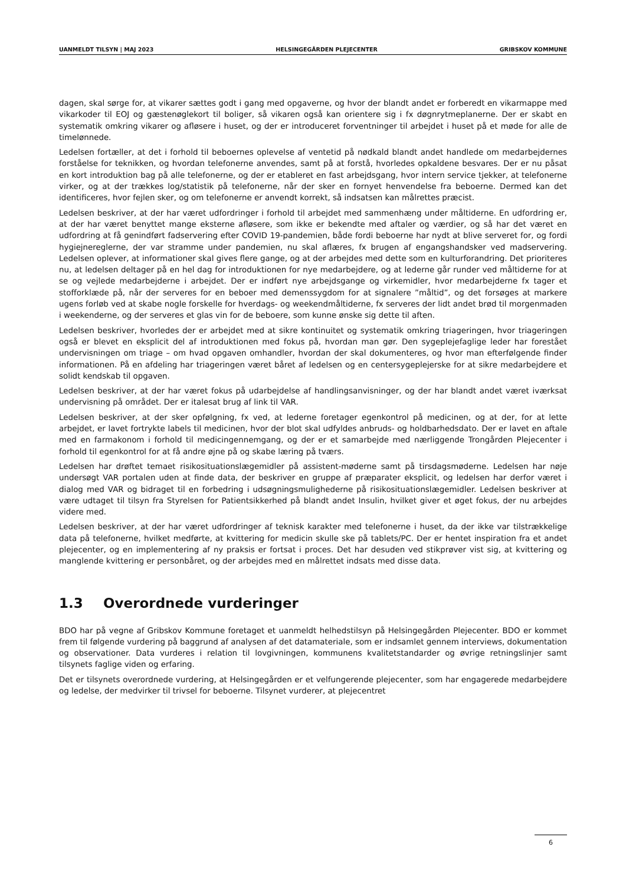UANMELDT TILSYN | MAJ 2023 HELSINGEGÅRDEN PLEJECENTER GRIBSKOV KOMMUNE
dagen, skal sørge for, at vikarer sættes godt i gang med opgaverne, og hvor der blandt andet er forberedt en vikarmappe med vikarkoder til EOJ og gæstenøglekort til boliger, så vikaren også kan orientere sig i fx døgnrytmeplanerne. Der er skabt en systematik omkring vikarer og afløsere i huset, og der er introduceret forventninger til arbejdet i huset på et møde for alle de timelønnede.
Ledelsen fortæller, at det i forhold til beboernes oplevelse af ventetid på nødkald blandt andet handlede om medarbejdernes forståelse for teknikken, og hvordan telefonerne anvendes, samt på at forstå, hvorledes opkaldene besvares. Der er nu påsat en kort introduktion bag på alle telefonerne, og der er etableret en fast arbejdsgang, hvor intern service tjekker, at telefonerne virker, og at der trækkes log/statistik på telefonerne, når der sker en fornyet henvendelse fra beboerne. Dermed kan det identificeres, hvor fejlen sker, og om telefonerne er anvendt korrekt, så indsatsen kan målrettes præcist.
Ledelsen beskriver, at der har været udfordringer i forhold til arbejdet med sammenhæng under måltiderne. En udfordring er, at der har været benyttet mange eksterne afløsere, som ikke er bekendte med aftaler og værdier, og så har det været en udfordring at få genindført fadservering efter COVID 19-pandemien, både fordi beboerne har nydt at blive serveret for, og fordi hygiejnereglerne, der var stramme under pandemien, nu skal aflæres, fx brugen af engangshandsker ved madservering. Ledelsen oplever, at informationer skal gives flere gange, og at der arbejdes med dette som en kulturforandring. Det prioriteres nu, at ledelsen deltager på en hel dag for introduktionen for nye medarbejdere, og at lederne går runder ved måltiderne for at se og vejlede medarbejderne i arbejdet. Der er indført nye arbejdsgange og virkemidler, hvor medarbejderne fx tager et stofforklæde på, når der serveres for en beboer med demenssygdom for at signalere ”måltid”, og det forsøges at markere ugens forløb ved at skabe nogle forskelle for hverdags- og weekendmåltiderne, fx serveres der lidt andet brød til morgenmaden i weekenderne, og der serveres et glas vin for de beboere, som kunne ønske sig dette til aften.
Ledelsen beskriver, hvorledes der er arbejdet med at sikre kontinuitet og systematik omkring triageringen, hvor triageringen også er blevet en eksplicit del af introduktionen med fokus på, hvordan man gør. Den sygeplejefaglige leder har forestået undervisningen om triage – om hvad opgaven omhandler, hvordan der skal dokumenteres, og hvor man efterfølgende finder informationen. På en afdeling har triageringen været båret af ledelsen og en centersygeplejerske for at sikre medarbejdere et solidt kendskab til opgaven.
Ledelsen beskriver, at der har været fokus på udarbejdelse af handlingsanvisninger, og der har blandt andet været iværksat undervisning på området. Der er italesat brug af link til VAR.
Ledelsen beskriver, at der sker opfølgning, fx ved, at lederne foretager egenkontrol på medicinen, og at der, for at lette arbejdet, er lavet fortrykte labels til medicinen, hvor der blot skal udfyldes anbruds- og holdbarhedsdato. Der er lavet en aftale med en farmakonom i forhold til medicingennemgang, og der er et samarbejde med nærliggende Trongården Plejecenter i forhold til egenkontrol for at få andre øjne på og skabe læring på tværs.
Ledelsen har drøftet temaet risikosituationslægemidler på assistent-møderne samt på tirsdagsmøderne. Ledelsen har nøje undersøgt VAR portalen uden at finde data, der beskriver en gruppe af præparater eksplicit, og ledelsen har derfor været i dialog med VAR og bidraget til en forbedring i udsøgningsmulighederne på risikosituationslægemidler. Ledelsen beskriver at være udtaget til tilsyn fra Styrelsen for Patientsikkerhed på blandt andet Insulin, hvilket giver et øget fokus, der nu arbejdes videre med.
Ledelsen beskriver, at der har været udfordringer af teknisk karakter med telefonerne i huset, da der ikke var tilstrækkelige data på telefonerne, hvilket medførte, at kvittering for medicin skulle ske på tablets/PC. Der er hentet inspiration fra et andet plejecenter, og en implementering af ny praksis er fortsat i proces. Det har desuden ved stikprøver vist sig, at kvittering og manglende kvittering er personbåret, og der arbejdes med en målrettet indsats med disse data.
1.3 Overordnede vurderinger
BDO har på vegne af Gribskov Kommune foretaget et uanmeldt helhedstilsyn på Helsingegården Plejecenter. BDO er kommet frem til følgende vurdering på baggrund af analysen af det datamateriale, som er indsamlet gennem interviews, dokumentation og observationer. Data vurderes i relation til lovgivningen, kommunens kvalitetstandarder og øvrige retningslinjer samt tilsynets faglige viden og erfaring.
Det er tilsynets overordnede vurdering, at Helsingegården er et velfungerende plejecenter, som har engagerede medarbejdere og ledelse, der medvirker til trivsel for beboerne. Tilsynet vurderer, at plejecentret
6